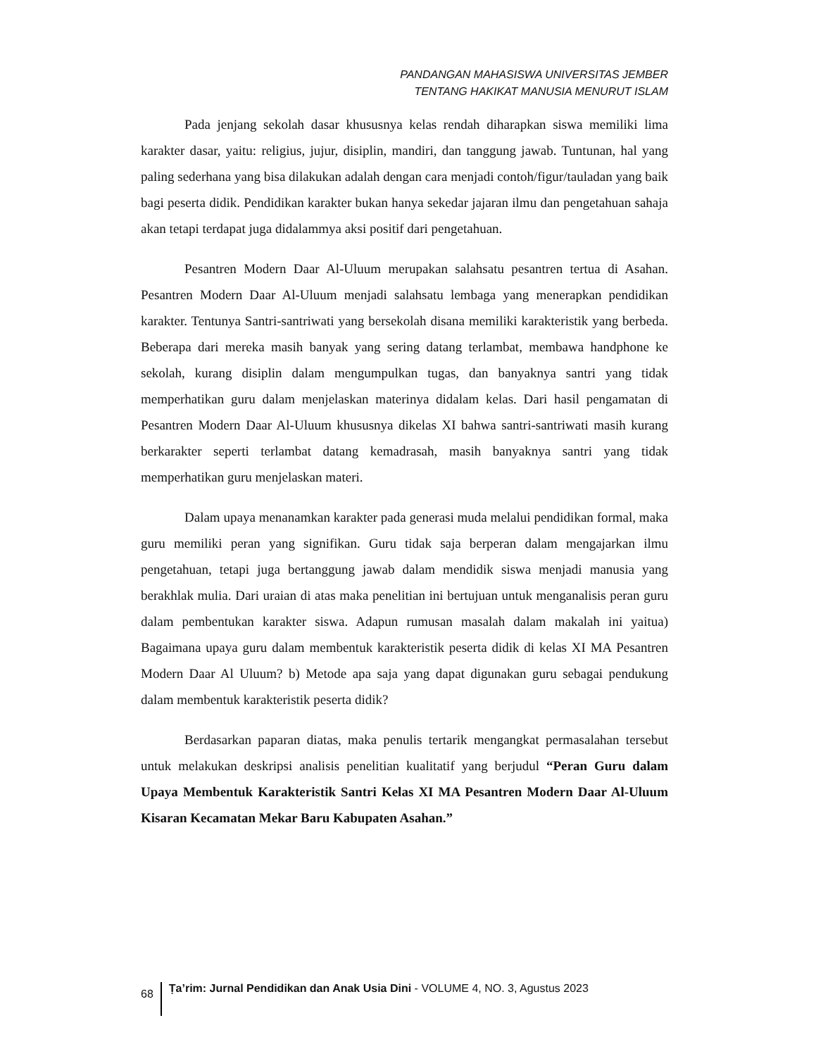PANDANGAN MAHASISWA UNIVERSITAS JEMBER
TENTANG HAKIKAT MANUSIA MENURUT ISLAM
Pada jenjang sekolah dasar khususnya kelas rendah diharapkan siswa memiliki lima karakter dasar, yaitu: religius, jujur, disiplin, mandiri, dan tanggung jawab. Tuntunan, hal yang paling sederhana yang bisa dilakukan adalah dengan cara menjadi contoh/figur/tauladan yang baik bagi peserta didik. Pendidikan karakter bukan hanya sekedar jajaran ilmu dan pengetahuan sahaja akan tetapi terdapat juga didalammya aksi positif dari pengetahuan.
Pesantren Modern Daar Al-Uluum merupakan salahsatu pesantren tertua di Asahan. Pesantren Modern Daar Al-Uluum menjadi salahsatu lembaga yang menerapkan pendidikan karakter. Tentunya Santri-santriwati yang bersekolah disana memiliki karakteristik yang berbeda. Beberapa dari mereka masih banyak yang sering datang terlambat, membawa handphone ke sekolah, kurang disiplin dalam mengumpulkan tugas, dan banyaknya santri yang tidak memperhatikan guru dalam menjelaskan materinya didalam kelas. Dari hasil pengamatan di Pesantren Modern Daar Al-Uluum khususnya dikelas XI bahwa santri-santriwati masih kurang berkarakter seperti terlambat datang kemadrasah, masih banyaknya santri yang tidak memperhatikan guru menjelaskan materi.
Dalam upaya menanamkan karakter pada generasi muda melalui pendidikan formal, maka guru memiliki peran yang signifikan. Guru tidak saja berperan dalam mengajarkan ilmu pengetahuan, tetapi juga bertanggung jawab dalam mendidik siswa menjadi manusia yang berakhlak mulia. Dari uraian di atas maka penelitian ini bertujuan untuk menganalisis peran guru dalam pembentukan karakter siswa. Adapun rumusan masalah dalam makalah ini yaitua) Bagaimana upaya guru dalam membentuk karakteristik peserta didik di kelas XI MA Pesantren Modern Daar Al Uluum? b) Metode apa saja yang dapat digunakan guru sebagai pendukung dalam membentuk karakteristik peserta didik?
Berdasarkan paparan diatas, maka penulis tertarik mengangkat permasalahan tersebut untuk melakukan deskripsi analisis penelitian kualitatif yang berjudul “Peran Guru dalam Upaya Membentuk Karakteristik Santri Kelas XI MA Pesantren Modern Daar Al-Uluum Kisaran Kecamatan Mekar Baru Kabupaten Asahan.”
68 Ṭa’rim: Jurnal Pendidikan dan Anak Usia Dini - VOLUME 4, NO. 3, Agustus 2023